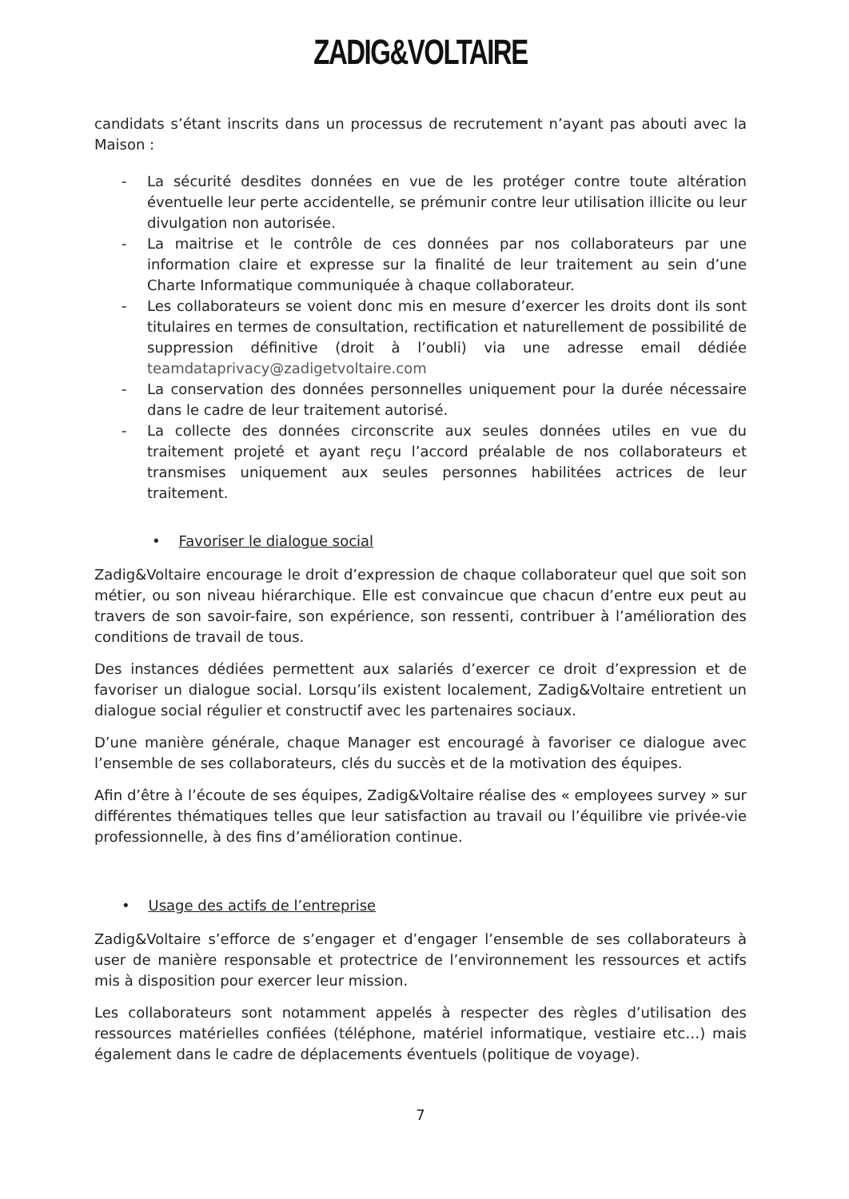ZADIG&VOLTAIRE
candidats s’étant inscrits dans un processus de recrutement n’ayant pas abouti avec la Maison :
- La sécurité desdites données en vue de les protéger contre toute altération éventuelle leur perte accidentelle, se prémunir contre leur utilisation illicite ou leur divulgation non autorisée.
- La maitrise et le contrôle de ces données par nos collaborateurs par une information claire et expresse sur la finalité de leur traitement au sein d’une Charte Informatique communiquée à chaque collaborateur.
- Les collaborateurs se voient donc mis en mesure d’exercer les droits dont ils sont titulaires en termes de consultation, rectification et naturellement de possibilité de suppression définitive (droit à l’oubli) via une adresse email dédiée teamdataprivacy@zadigetvoltaire.com
- La conservation des données personnelles uniquement pour la durée nécessaire dans le cadre de leur traitement autorisé.
- La collecte des données circonscrite aux seules données utiles en vue du traitement projeté et ayant reçu l’accord préalable de nos collaborateurs et transmises uniquement aux seules personnes habilitées actrices de leur traitement.
• Favoriser le dialogue social
Zadig&Voltaire encourage le droit d’expression de chaque collaborateur quel que soit son métier, ou son niveau hiérarchique. Elle est convaincue que chacun d’entre eux peut au travers de son savoir-faire, son expérience, son ressenti, contribuer à l’amélioration des conditions de travail de tous.
Des instances dédiées permettent aux salariés d’exercer ce droit d’expression et de favoriser un dialogue social. Lorsqu’ils existent localement, Zadig&Voltaire entretient un dialogue social régulier et constructif avec les partenaires sociaux.
D’une manière générale, chaque Manager est encouragé à favoriser ce dialogue avec l’ensemble de ses collaborateurs, clés du succès et de la motivation des équipes.
Afin d’être à l’écoute de ses équipes, Zadig&Voltaire réalise des « employees survey » sur différentes thématiques telles que leur satisfaction au travail ou l’équilibre vie privée-vie professionnelle, à des fins d’amélioration continue.
• Usage des actifs de l’entreprise
Zadig&Voltaire s’efforce de s’engager et d’engager l’ensemble de ses collaborateurs à user de manière responsable et protectrice de l’environnement les ressources et actifs mis à disposition pour exercer leur mission.
Les collaborateurs sont notamment appelés à respecter des règles d’utilisation des ressources matérielles confiées (téléphone, matériel informatique, vestiaire etc…) mais également dans le cadre de déplacements éventuels (politique de voyage).
7